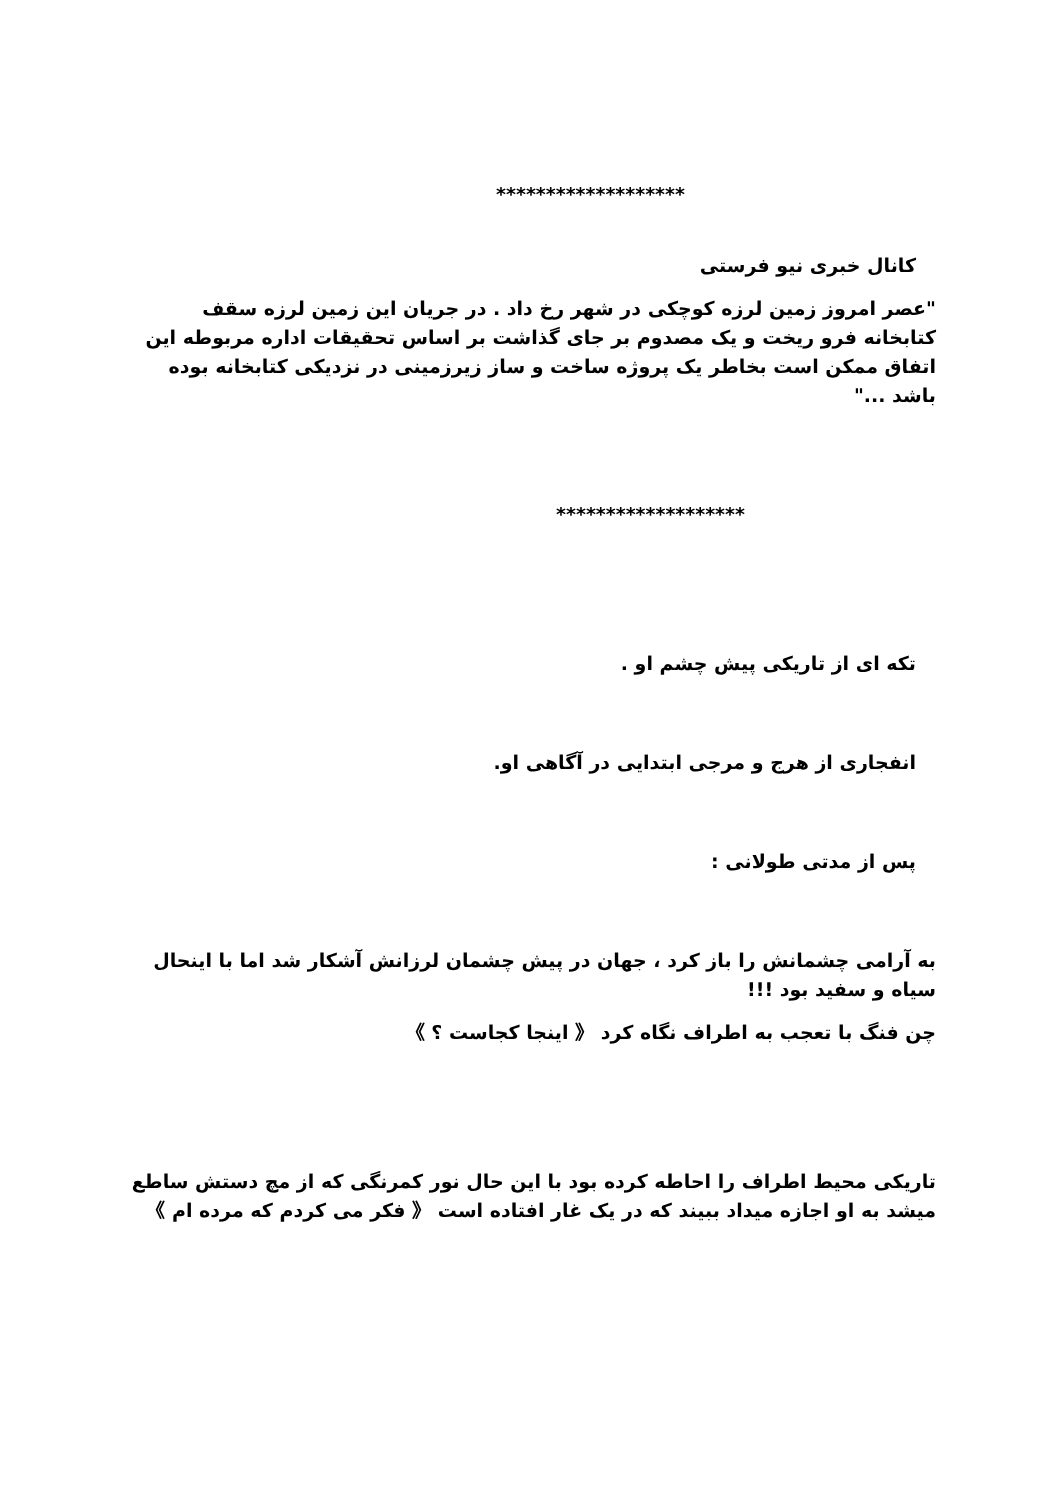*******************
کانال خبری نیو فرستی
"عصر امروز زمین لرزه کوچکی در شهر رخ داد . در جریان این زمین لرزه سقف کتابخانه فرو ریخت و یک مصدوم بر جای گذاشت بر اساس تحقیقات اداره مربوطه این اتفاق ممکن است بخاطر یک پروژه ساخت و ساز زیرزمینی در نزدیکی کتابخانه بوده باشد ..."
*******************
تکه ای از تاریکی پیش چشم او .
انفجاری از هرج و مرجی ابتدایی در آگاهی او.
پس از مدتی طولانی :
به آرامی چشمانش را باز کرد ، جهان در پیش چشمان لرزانش آشکار شد اما با اینحال سیاه و سفید بود !!!
چن فنگ با تعجب به اطراف نگاه کرد 《 اینجا کجاست ؟ 》
تاریکی محیط اطراف را احاطه کرده بود با این حال نور کمرنگی که از مچ دستش ساطع میشد به او اجازه میداد ببیند که در یک غار افتاده است 《 فکر می کردم که مرده ام 》